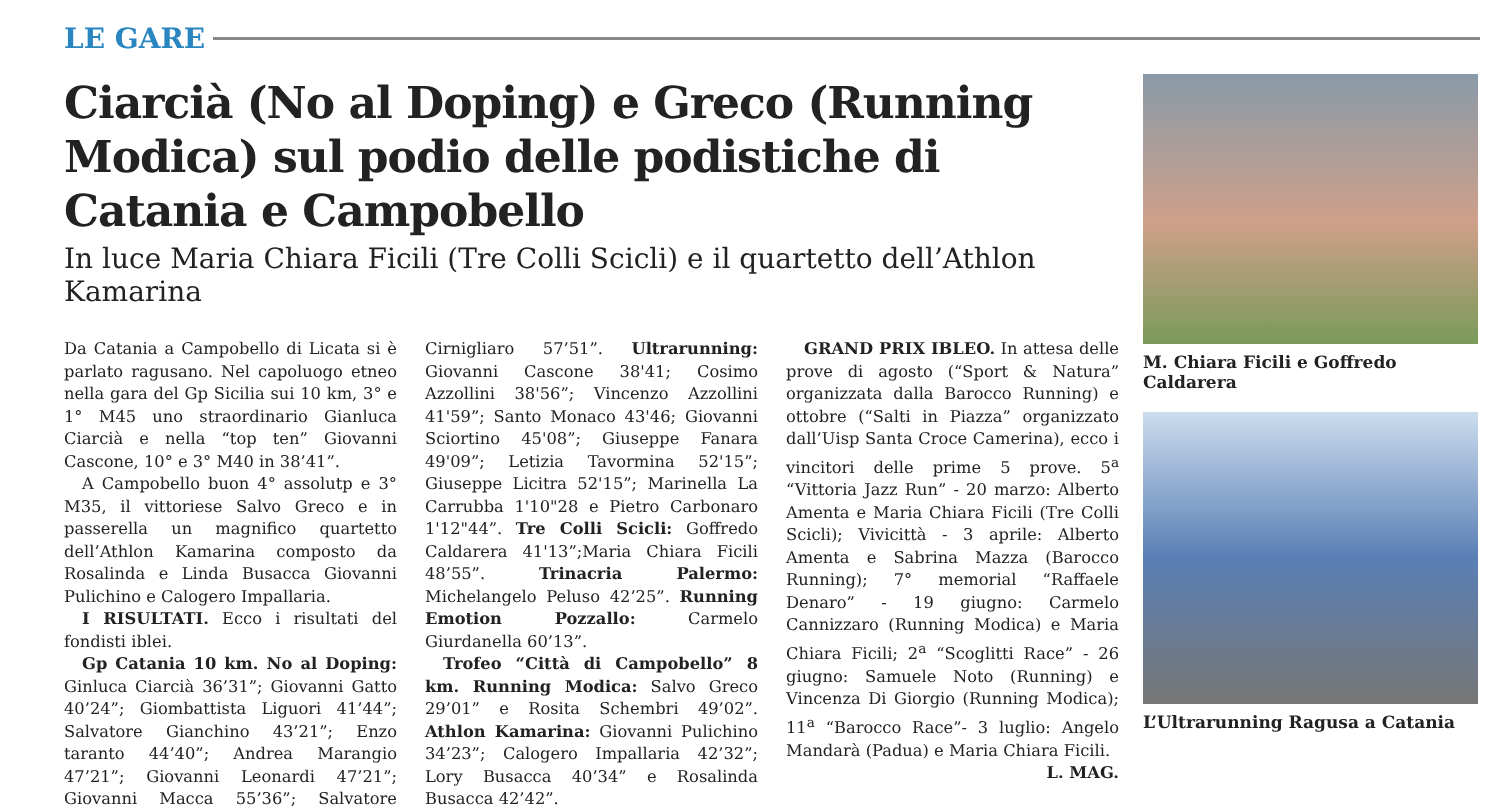LE GARE
Ciarcià (No al Doping) e Greco (Running Modica) sul podio delle podistiche di Catania e Campobello
In luce Maria Chiara Ficili (Tre Colli Scicli) e il quartetto dell’Athlon Kamarina
Da Catania a Campobello di Licata si è parlato ragusano. Nel capoluogo etneo nella gara del Gp Sicilia sui 10 km, 3° e 1° M45 uno straordinario Gianluca Ciarcià e nella “top ten” Giovanni Cascone, 10° e 3° M40 in 38’41”.
A Campobello buon 4° assolutp e 3° M35, il vittoriese Salvo Greco e in passerella un magnifico quartetto dell’Athlon Kamarina composto da Rosalinda e Linda Busacca Giovanni Pulichino e Calogero Impallaria.
I RISULTATI. Ecco i risultati del fondisti iblei.
Gp Catania 10 km. No al Doping: Ginluca Ciarcià 36’31”; Giovanni Gatto 40’24”; Giombattista Liguori 41’44”; Salvatore Gianchino 43’21”; Enzo taranto 44’40”; Andrea Marangio 47’21”; Giovanni Leonardi 47’21”; Giovanni Macca 55’36”; Salvatore Cirnigliaro 57’51”. Ultrarunning: Giovanni Cascone 38'41; Cosimo Azzollini 38'56”; Vincenzo Azzollini 41'59”; Santo Monaco 43'46; Giovanni Sciortino 45'08”; Giuseppe Fanara 49'09”; Letizia Tavormina 52'15”; Giuseppe Licitra 52'15”; Marinella La Carrubba 1'10"28 e Pietro Carbonaro 1'12"44”. Tre Colli Scicli: Goffredo Caldarera 41'13”;Maria Chiara Ficili 48’55”. Trinacria Palermo: Michelangelo Peluso 42’25”. Running Emotion Pozzallo: Carmelo Giurdanella 60’13”.
Trofeo “Città di Campobello” 8 km. Running Modica: Salvo Greco 29’01” e Rosita Schembri 49’02”. Athlon Kamarina: Giovanni Pulichino 34’23”; Calogero Impallaria 42’32”; Lory Busacca 40’34” e Rosalinda Busacca 42’42”.
GRAND PRIX IBLEO. In attesa delle prove di agosto (“Sport & Natura” organizzata dalla Barocco Running) e ottobre (“Salti in Piazza” organizzato dall’Uisp Santa Croce Camerina), ecco i vincitori delle prime 5 prove. 5<sup>a</sup> “Vittoria Jazz Run” - 20 marzo: Alberto Amenta e Maria Chiara Ficili (Tre Colli Scicli); Vivicittà - 3 aprile: Alberto Amenta e Sabrina Mazza (Barocco Running); 7° memorial “Raffaele Denaro” - 19 giugno: Carmelo Cannizzaro (Running Modica) e Maria Chiara Ficili; 2<sup>a</sup> “Scoglitti Race” - 26 giugno: Samuele Noto (Running) e Vincenza Di Giorgio (Running Modica); 11<sup>a</sup> “Barocco Race”- 3 luglio: Angelo Mandarà (Padua) e Maria Chiara Ficili.
L. MAG.
M. Chiara Ficili e Goffredo Caldarera
L’Ultrarunning Ragusa a Catania